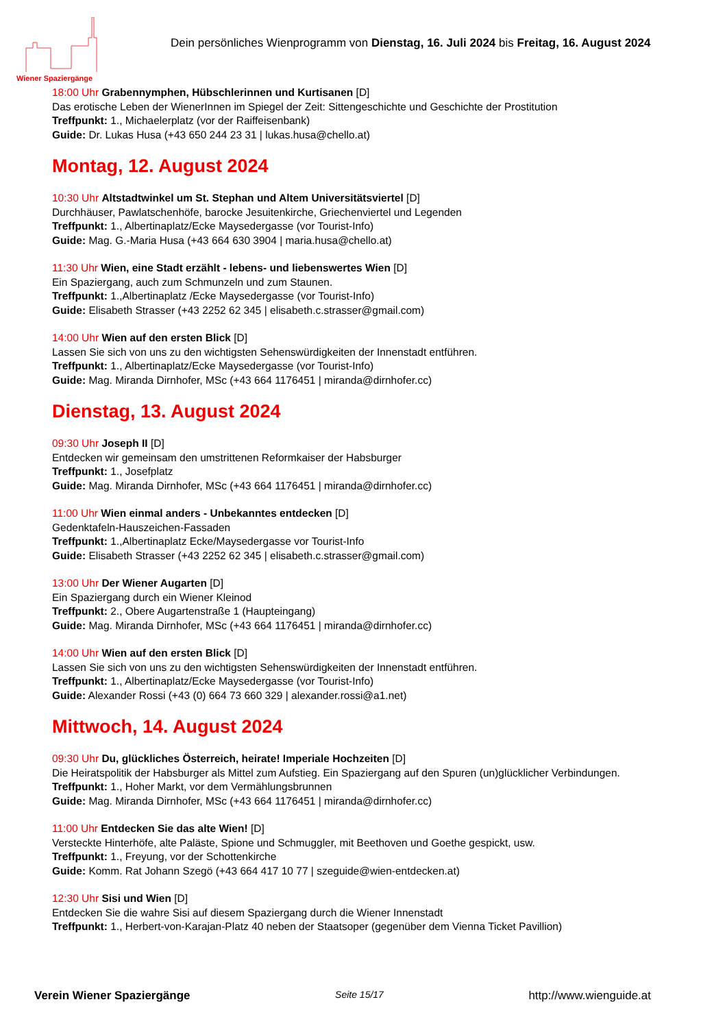Wiener Spaziergänge
Dein persönliches Wienprogramm von Dienstag, 16. Juli 2024 bis Freitag, 16. August 2024
18:00 Uhr Grabennymphen, Hübschlerinnen und Kurtisanen [D]
Das erotische Leben der WienerInnen im Spiegel der Zeit: Sittengeschichte und Geschichte der Prostitution
Treffpunkt: 1., Michaelerplatz (vor der Raiffeisenbank)
Guide: Dr. Lukas Husa (+43 650 244 23 31 | lukas.husa@chello.at)
Montag, 12. August 2024
10:30 Uhr Altstadtwinkel um St. Stephan und Altem Universitätsviertel [D]
Durchhäuser, Pawlatschenhöfe, barocke Jesuitenkirche, Griechenviertel und Legenden
Treffpunkt: 1., Albertinaplatz/Ecke Maysedergasse (vor Tourist-Info)
Guide: Mag. G.-Maria Husa (+43 664 630 3904 | maria.husa@chello.at)
11:30 Uhr Wien, eine Stadt erzählt - lebens- und liebenswertes Wien [D]
Ein Spaziergang, auch zum Schmunzeln und zum Staunen.
Treffpunkt: 1.,Albertinaplatz /Ecke Maysedergasse (vor Tourist-Info)
Guide: Elisabeth Strasser (+43 2252 62 345 | elisabeth.c.strasser@gmail.com)
14:00 Uhr Wien auf den ersten Blick [D]
Lassen Sie sich von uns zu den wichtigsten Sehenswürdigkeiten der Innenstadt entführen.
Treffpunkt: 1., Albertinaplatz/Ecke Maysedergasse (vor Tourist-Info)
Guide: Mag. Miranda Dirnhofer, MSc (+43 664 1176451 | miranda@dirnhofer.cc)
Dienstag, 13. August 2024
09:30 Uhr Joseph II [D]
Entdecken wir gemeinsam den umstrittenen Reformkaiser der Habsburger
Treffpunkt: 1., Josefplatz
Guide: Mag. Miranda Dirnhofer, MSc (+43 664 1176451 | miranda@dirnhofer.cc)
11:00 Uhr Wien einmal anders - Unbekanntes entdecken [D]
Gedenktafeln-Hauszeichen-Fassaden
Treffpunkt: 1.,Albertinaplatz Ecke/Maysedergasse vor Tourist-Info
Guide: Elisabeth Strasser (+43 2252 62 345 | elisabeth.c.strasser@gmail.com)
13:00 Uhr Der Wiener Augarten [D]
Ein Spaziergang durch ein Wiener Kleinod
Treffpunkt: 2., Obere Augartenstraße 1 (Haupteingang)
Guide: Mag. Miranda Dirnhofer, MSc (+43 664 1176451 | miranda@dirnhofer.cc)
14:00 Uhr Wien auf den ersten Blick [D]
Lassen Sie sich von uns zu den wichtigsten Sehenswürdigkeiten der Innenstadt entführen.
Treffpunkt: 1., Albertinaplatz/Ecke Maysedergasse (vor Tourist-Info)
Guide: Alexander Rossi (+43 (0) 664 73 660 329 | alexander.rossi@a1.net)
Mittwoch, 14. August 2024
09:30 Uhr Du, glückliches Österreich, heirate! Imperiale Hochzeiten [D]
Die Heiratspolitik der Habsburger als Mittel zum Aufstieg. Ein Spaziergang auf den Spuren (un)glücklicher Verbindungen.
Treffpunkt: 1., Hoher Markt, vor dem Vermählungsbrunnen
Guide: Mag. Miranda Dirnhofer, MSc (+43 664 1176451 | miranda@dirnhofer.cc)
11:00 Uhr Entdecken Sie das alte Wien! [D]
Versteckte Hinterhöfe, alte Paläste, Spione und Schmuggler, mit Beethoven und Goethe gespickt, usw.
Treffpunkt: 1., Freyung, vor der Schottenkirche
Guide: Komm. Rat Johann Szegö (+43 664 417 10 77 | szeguide@wien-entdecken.at)
12:30 Uhr Sisi und Wien [D]
Entdecken Sie die wahre Sisi auf diesem Spaziergang durch die Wiener Innenstadt
Treffpunkt: 1., Herbert-von-Karajan-Platz 40 neben der Staatsoper (gegenüber dem Vienna Ticket Pavillion)
Verein Wiener Spaziergänge Seite 15/17 http://www.wienguide.at